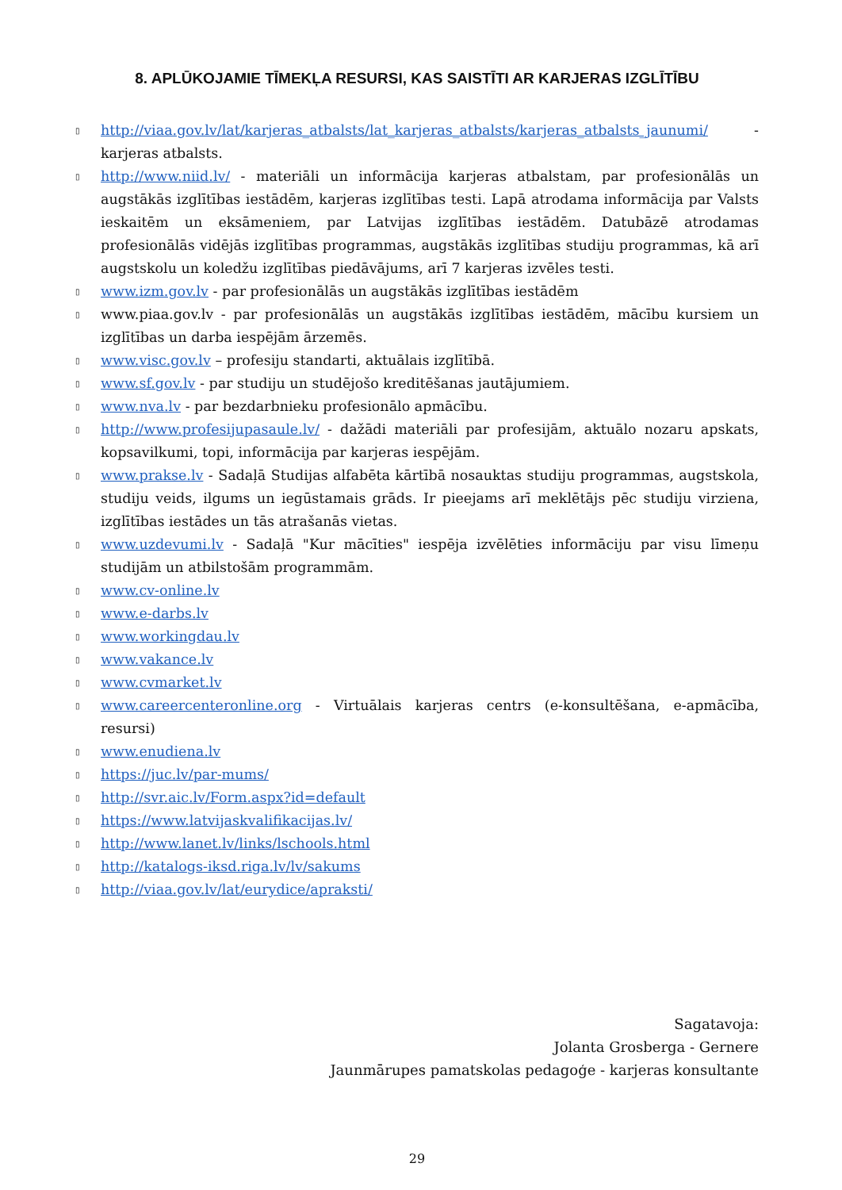8. APLŪKOJAMIE TĪMEKĻA RESURSI, KAS SAISTĪTI AR KARJERAS IZGLĪTĪBU
▯ http://viaa.gov.lv/lat/karjeras_atbalsts/lat_karjeras_atbalsts/karjeras_atbalsts_jaunumi/ -karjeras atbalsts.
▯ http://www.niid.lv/ - materiāli un informācija karjeras atbalstam, par profesionālās un augstākās izglītības iestādēm, karjeras izglītības testi. Lapā atrodama informācija par Valsts ieskaitēm un eksāmeniem, par Latvijas izglītības iestādēm. Datubāzē atrodamas profesionālās vidējās izglītības programmas, augstākās izglītības studiju programmas, kā arī augstskolu un koledžu izglītības piedāvājums, arī 7 karjeras izvēles testi.
▯ www.izm.gov.lv - par profesionālās un augstākās izglītības iestādēm
▯ www.piaa.gov.lv - par profesionālās un augstākās izglītības iestādēm, mācību kursiem un izglītības un darba iespējām ārzemēs.
▯ www.visc.gov.lv – profesiju standarti, aktuālais izglītībā.
▯ www.sf.gov.lv - par studiju un studējošo kreditēšanas jautājumiem.
▯ www.nva.lv - par bezdarbnieku profesionālo apmācību.
▯ http://www.profesijupasaule.lv/ - dažādi materiāli par profesijām, aktuālo nozaru apskats, kopsavilkumi, topi, informācija par karjeras iespējām.
▯ www.prakse.lv - Sadaļā Studijas alfabēta kārtībā nosauktas studiju programmas, augstskola, studiju veids, ilgums un iegūstamais grāds. Ir pieejams arī meklētājs pēc studiju virziena, izglītības iestādes un tās atrašanās vietas.
▯ www.uzdevumi.lv - Sadaļā "Kur mācīties" iespēja izvēlēties informāciju par visu līmeņu studijām un atbilstošām programmām.
▯ www.cv-online.lv
▯ www.e-darbs.lv
▯ www.workingdau.lv
▯ www.vakance.lv
▯ www.cvmarket.lv
▯ www.careercenteronline.org - Virtuālais karjeras centrs (e-konsultēšana, e-apmācība, resursi)
▯ www.enudiena.lv
▯ https://juc.lv/par-mums/
▯ http://svr.aic.lv/Form.aspx?id=default
▯ https://www.latvijaskvalifikacijas.lv/
▯ http://www.lanet.lv/links/lschools.html
▯ http://katalogs-iksd.riga.lv/lv/sakums
▯ http://viaa.gov.lv/lat/eurydice/apraksti/
Sagatavoja:
Jolanta Grosberga - Gernere
Jaunmārupes pamatskolas pedagoģe - karjeras konsultante
29